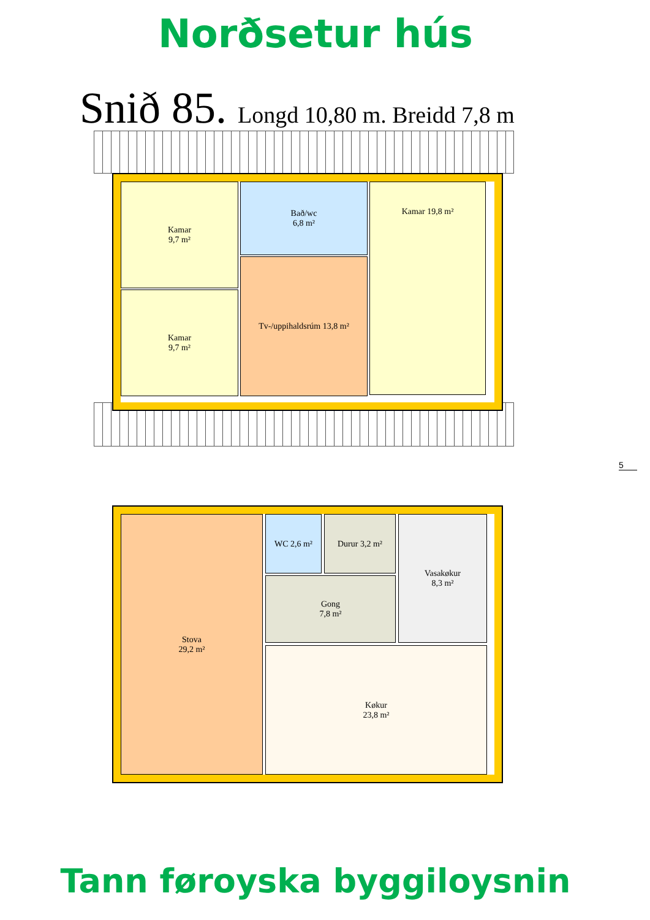Norðsetur hús
Snið 85. Longd 10,80 m. Breidd 7,8 m
Kamar
9,7 m²
Kamar
9,7 m²
Bað/wc
6,8 m²
Tv-/uppihaldsrúm 13,8 m²
Kamar 19,8 m²
Stova
29,2 m²
WC 2,6 m² Durur 3,2 m²
Gong
7,8 m²
Vasakøkur
8,3 m²
Køkur
23,8 m²
5
Tann føroyska byggiloysnin